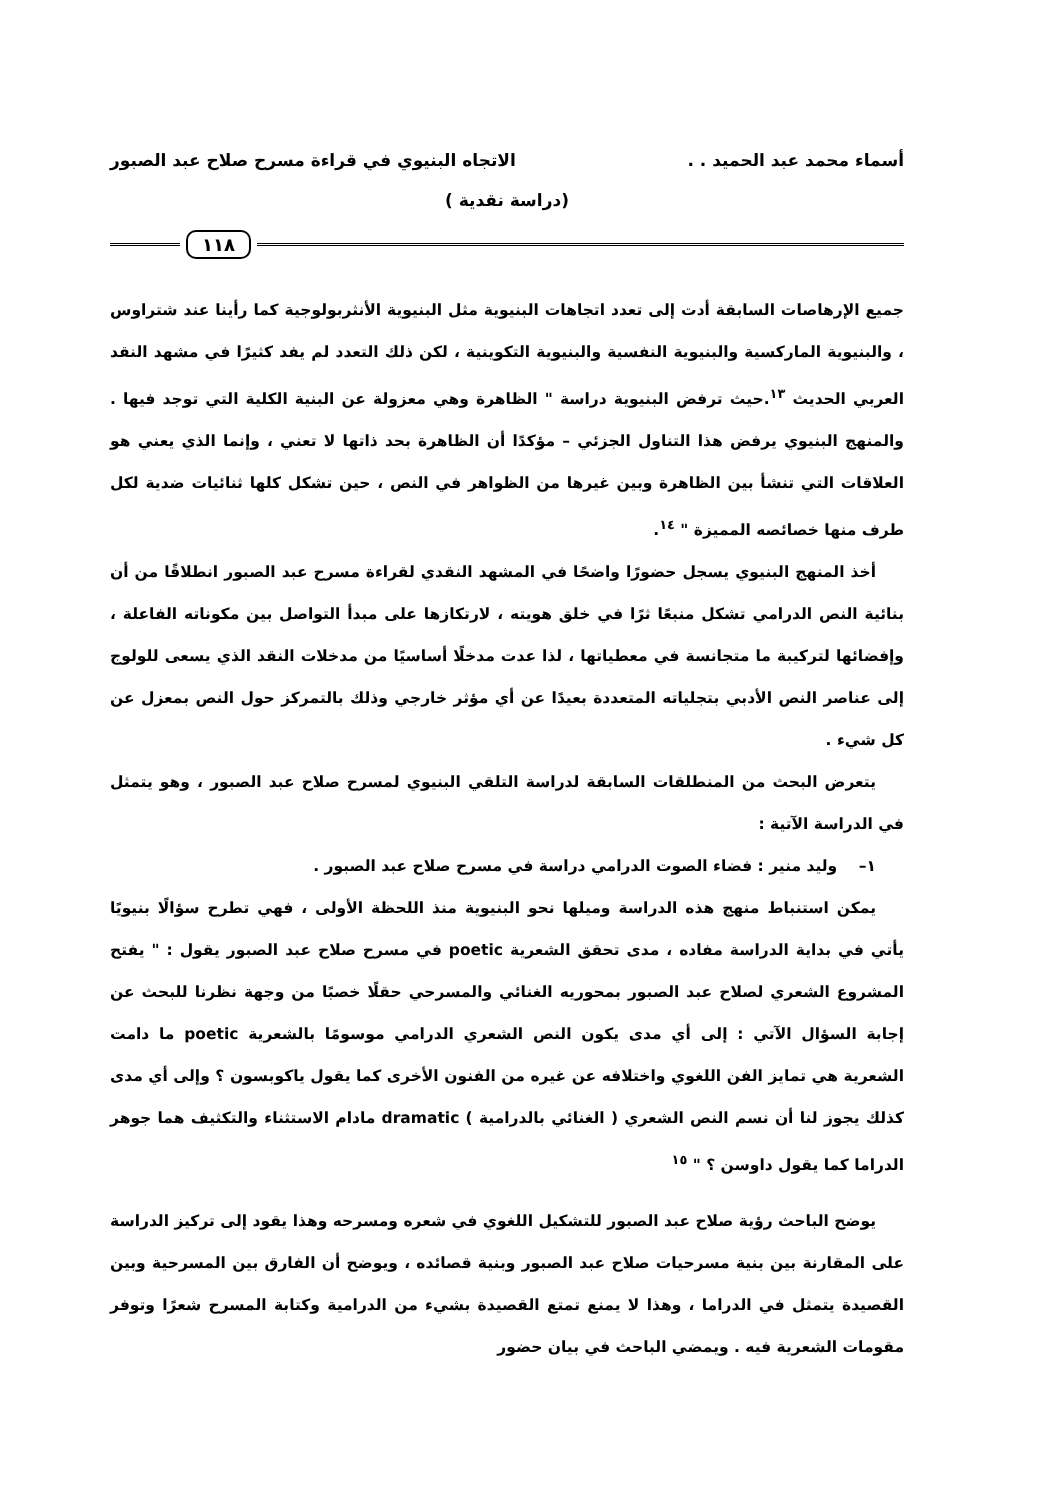أسماء محمد عبد الحميد . . الاتجاه البنيوي في قراءة مسرح صلاح عبد الصبور
(دراسة نقدية )
١١٨
جميع الإرهاصات السابقة أدت إلى تعدد اتجاهات البنيوية مثل البنيوية الأنثربولوجية كما رأينا عند شتراوس ، والبنيوية الماركسية والبنيوية النفسية والبنيوية التكوينية ، لكن ذلك التعدد لم يفد كثيرًا في مشهد النقد العربي الحديث <sup>١٣</sup>.حيث ترفض البنيوية دراسة " الظاهرة وهي معزولة عن البنية الكلية التي توجد فيها . والمنهج البنيوي يرفض هذا التناول الجزئي – مؤكدًا أن الظاهرة بحد ذاتها لا تعني ، وإنما الذي يعني هو العلاقات التي تنشأ بين الظاهرة وبين غيرها من الظواهر في النص ، حين تشكل كلها ثنائيات ضدية لكل طرف منها خصائصه المميزة " <sup>١٤</sup>.
أخذ المنهج البنيوي يسجل حضورًا واضحًا في المشهد النقدي لقراءة مسرح عبد الصبور انطلاقًا من أن بنائية النص الدرامي تشكل منبعًا ثرًا في خلق هويته ، لارتكازها على مبدأ التواصل بين مكوناته الفاعلة ، وإفضائها لتركيبة ما متجانسة في معطياتها ، لذا عدت مدخلًا أساسيًا من مدخلات النقد الذي يسعى للولوج إلى عناصر النص الأدبي بتجلياته المتعددة بعيدًا عن أي مؤثر خارجي وذلك بالتمركز حول النص بمعزل عن كل شيء .
يتعرض البحث من المنطلقات السابقة لدراسة التلقي البنيوي لمسرح صلاح عبد الصبور ، وهو يتمثل في الدراسة الآتية :
١– وليد منير : فضاء الصوت الدرامي دراسة في مسرح صلاح عبد الصبور .
يمكن استنباط منهج هذه الدراسة وميلها نحو البنيوية منذ اللحظة الأولى ، فهي تطرح سؤالًا بنيويًا يأتي في بداية الدراسة مفاده ، مدى تحقق الشعرية poetic في مسرح صلاح عبد الصبور يقول : " يفتح المشروع الشعري لصلاح عبد الصبور بمحوريه الغنائي والمسرحي حقلًا خصبًا من وجهة نظرنا للبحث عن إجابة السؤال الآتي : إلى أي مدى يكون النص الشعري الدرامي موسومًا بالشعرية poetic ما دامت الشعرية هي تمايز الفن اللغوي واختلافه عن غيره من الفنون الأخرى كما يقول ياكوبسون ؟ وإلى أي مدى كذلك يجوز لنا أن نسم النص الشعري ( الغنائي بالدرامية ) dramatic مادام الاستثناء والتكثيف هما جوهر الدراما كما يقول داوسن ؟ " <sup>١٥</sup>
يوضح الباحث رؤية صلاح عبد الصبور للتشكيل اللغوي في شعره ومسرحه وهذا يقود إلى تركيز الدراسة على المقارنة بين بنية مسرحيات صلاح عبد الصبور وبنية قصائده ، ويوضح أن الفارق بين المسرحية وبين القصيدة يتمثل في الدراما ، وهذا لا يمنع تمتع القصيدة بشيء من الدرامية وكتابة المسرح شعرًا وتوفر مقومات الشعرية فيه . ويمضي الباحث في بيان حضور